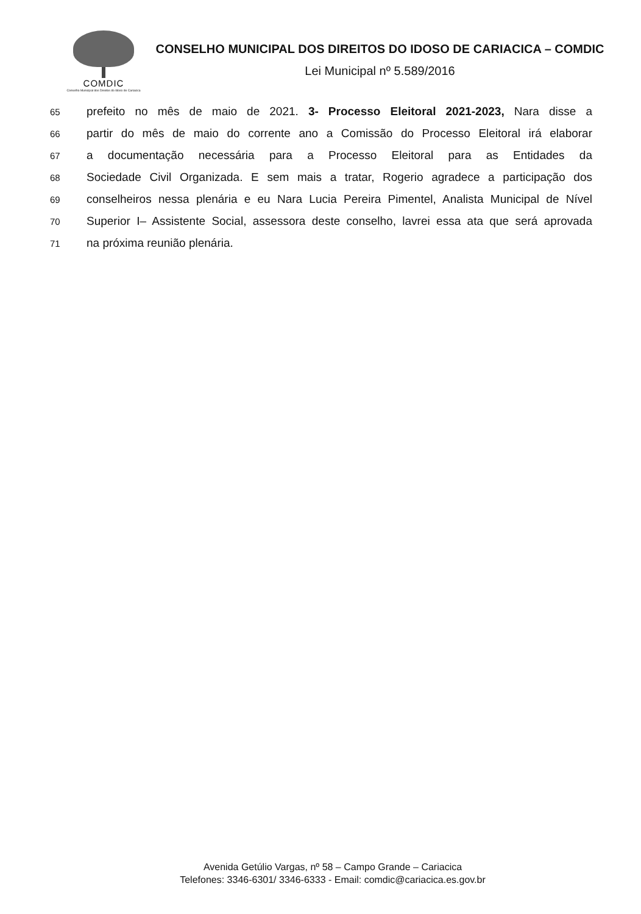COMDIC
Conselho Municipal dos Direitos do Idoso de Cariacica
CONSELHO MUNICIPAL DOS DIREITOS DO IDOSO DE CARIACICA – COMDIC
Lei Municipal nº 5.589/2016
65
prefeito no mês de maio de 2021. 3- Processo Eleitoral 2021-2023, Nara disse a
66
partir do mês de maio do corrente ano a Comissão do Processo Eleitoral irá elaborar
67
a documentação necessária para a Processo Eleitoral para as Entidades da
68
Sociedade Civil Organizada. E sem mais a tratar, Rogerio agradece a participação dos
69
conselheiros nessa plenária e eu Nara Lucia Pereira Pimentel, Analista Municipal de Nível
70
Superior I– Assistente Social, assessora deste conselho, lavrei essa ata que será aprovada
71
na próxima reunião plenária.
Avenida Getúlio Vargas, nº 58 – Campo Grande – Cariacica
Telefones: 3346-6301/ 3346-6333 - Email: comdic@cariacica.es.gov.br